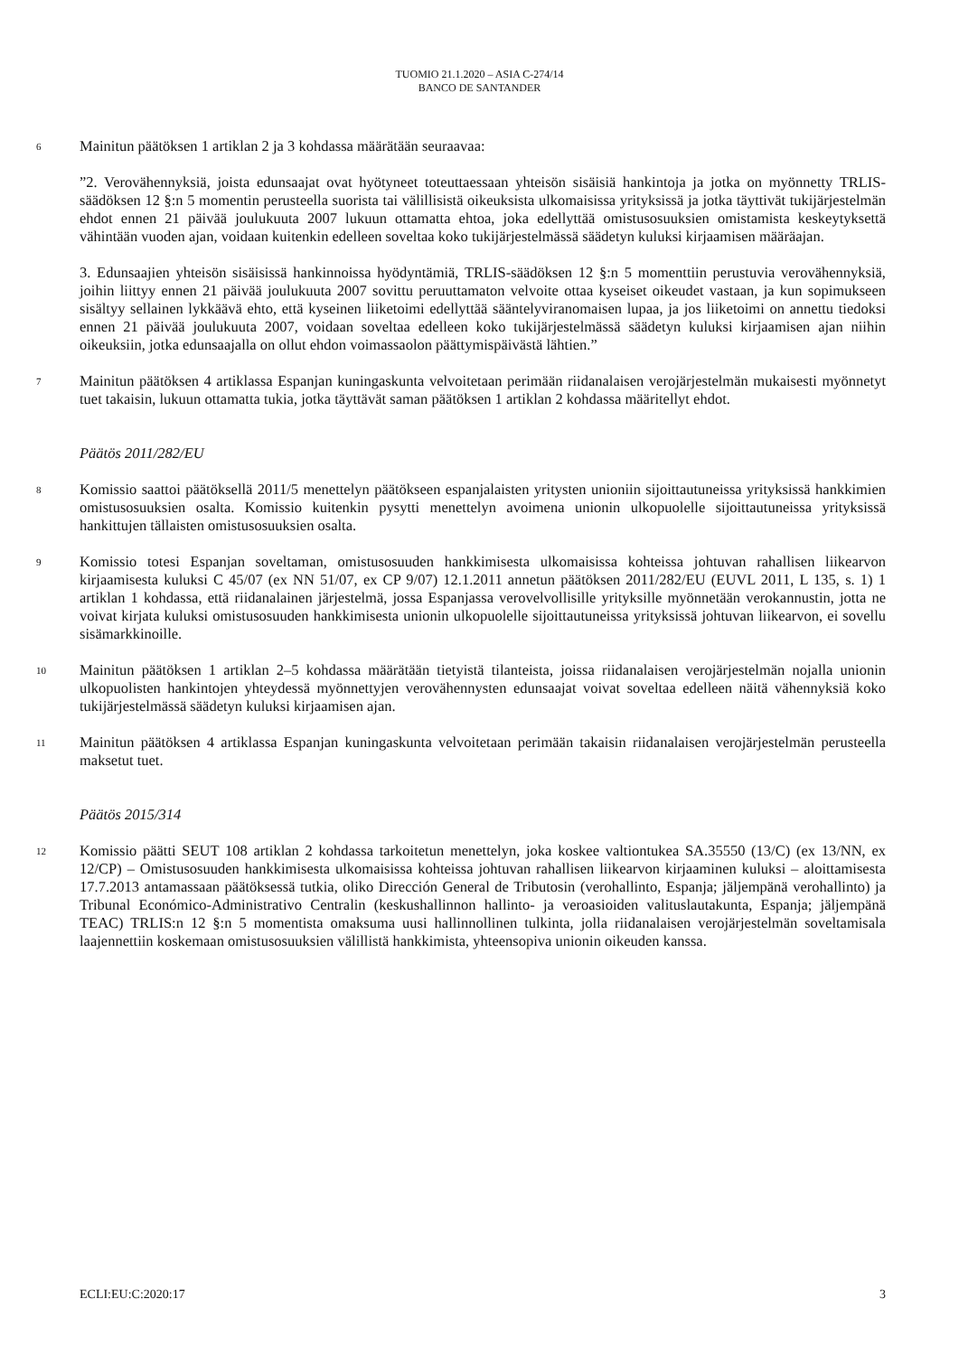TUOMIO 21.1.2020 – ASIA C-274/14
BANCO DE SANTANDER
6
Mainitun päätöksen 1 artiklan 2 ja 3 kohdassa määrätään seuraavaa:
”2. Verovähennyksiä, joista edunsaajat ovat hyötyneet toteuttaessaan yhteisön sisäisiä hankintoja ja jotka on myönnetty TRLIS-säädöksen 12 §:n 5 momentin perusteella suorista tai välillisistä oikeuksista ulkomaisissa yrityksissä ja jotka täyttivät tukijärjestelmän ehdot ennen 21 päivää joulukuuta 2007 lukuun ottamatta ehtoa, joka edellyttää omistusosuuksien omistamista keskeytyksettä vähintään vuoden ajan, voidaan kuitenkin edelleen soveltaa koko tukijärjestelmässä säädetyn kuluksi kirjaamisen määräajan.
3. Edunsaajien yhteisön sisäisissä hankinnoissa hyödyntämiä, TRLIS-säädöksen 12 §:n 5 momenttiin perustuvia verovähennyksiä, joihin liittyy ennen 21 päivää joulukuuta 2007 sovittu peruuttamaton velvoite ottaa kyseiset oikeudet vastaan, ja kun sopimukseen sisältyy sellainen lykkäävä ehto, että kyseinen liiketoimi edellyttää sääntelyviranomaisen lupaa, ja jos liiketoimi on annettu tiedoksi ennen 21 päivää joulukuuta 2007, voidaan soveltaa edelleen koko tukijärjestelmässä säädetyn kuluksi kirjaamisen ajan niihin oikeuksiin, jotka edunsaajalla on ollut ehdon voimassaolon päättymispäivästä lähtien.”
7
Mainitun päätöksen 4 artiklassa Espanjan kuningaskunta velvoitetaan perimään riidanalaisen verojärjestelmän mukaisesti myönnetyt tuet takaisin, lukuun ottamatta tukia, jotka täyttävät saman päätöksen 1 artiklan 2 kohdassa määritellyt ehdot.
Päätös 2011/282/EU
8
Komissio saattoi päätöksellä 2011/5 menettelyn päätökseen espanjalaisten yritysten unioniin sijoittautuneissa yrityksissä hankkimien omistusosuuksien osalta. Komissio kuitenkin pysytti menettelyn avoimena unionin ulkopuolelle sijoittautuneissa yrityksissä hankittujen tällaisten omistusosuuksien osalta.
9
Komissio totesi Espanjan soveltaman, omistusosuuden hankkimisesta ulkomaisissa kohteissa johtuvan rahallisen liikearvon kirjaamisesta kuluksi C 45/07 (ex NN 51/07, ex CP 9/07) 12.1.2011 annetun päätöksen 2011/282/EU (EUVL 2011, L 135, s. 1) 1 artiklan 1 kohdassa, että riidanalainen järjestelmä, jossa Espanjassa verovelvollisille yrityksille myönnetään verokannustin, jotta ne voivat kirjata kuluksi omistusosuuden hankkimisesta unionin ulkopuolelle sijoittautuneissa yrityksissä johtuvan liikearvon, ei sovellu sisämarkkinoille.
10
Mainitun päätöksen 1 artiklan 2–5 kohdassa määrätään tietyistä tilanteista, joissa riidanalaisen verojärjestelmän nojalla unionin ulkopuolisten hankintojen yhteydessä myönnettyjen verovähennysten edunsaajat voivat soveltaa edelleen näitä vähennyksiä koko tukijärjestelmässä säädetyn kuluksi kirjaamisen ajan.
11
Mainitun päätöksen 4 artiklassa Espanjan kuningaskunta velvoitetaan perimään takaisin riidanalaisen verojärjestelmän perusteella maksetut tuet.
Päätös 2015/314
12
Komissio päätti SEUT 108 artiklan 2 kohdassa tarkoitetun menettelyn, joka koskee valtiontukea SA.35550 (13/C) (ex 13/NN, ex 12/CP) – Omistusosuuden hankkimisesta ulkomaisissa kohteissa johtuvan rahallisen liikearvon kirjaaminen kuluksi – aloittamisesta 17.7.2013 antamassaan päätöksessä tutkia, oliko Dirección General de Tributosin (verohallinto, Espanja; jäljempänä verohallinto) ja Tribunal Económico-Administrativo Centralin (keskushallinnon hallinto- ja veroasioiden valituslautakunta, Espanja; jäljempänä TEAC) TRLIS:n 12 §:n 5 momentista omaksuma uusi hallinnollinen tulkinta, jolla riidanalaisen verojärjestelmän soveltamisala laajennettiin koskemaan omistusosuuksien välillistä hankkimista, yhteensopiva unionin oikeuden kanssa.
ECLI:EU:C:2020:17 3